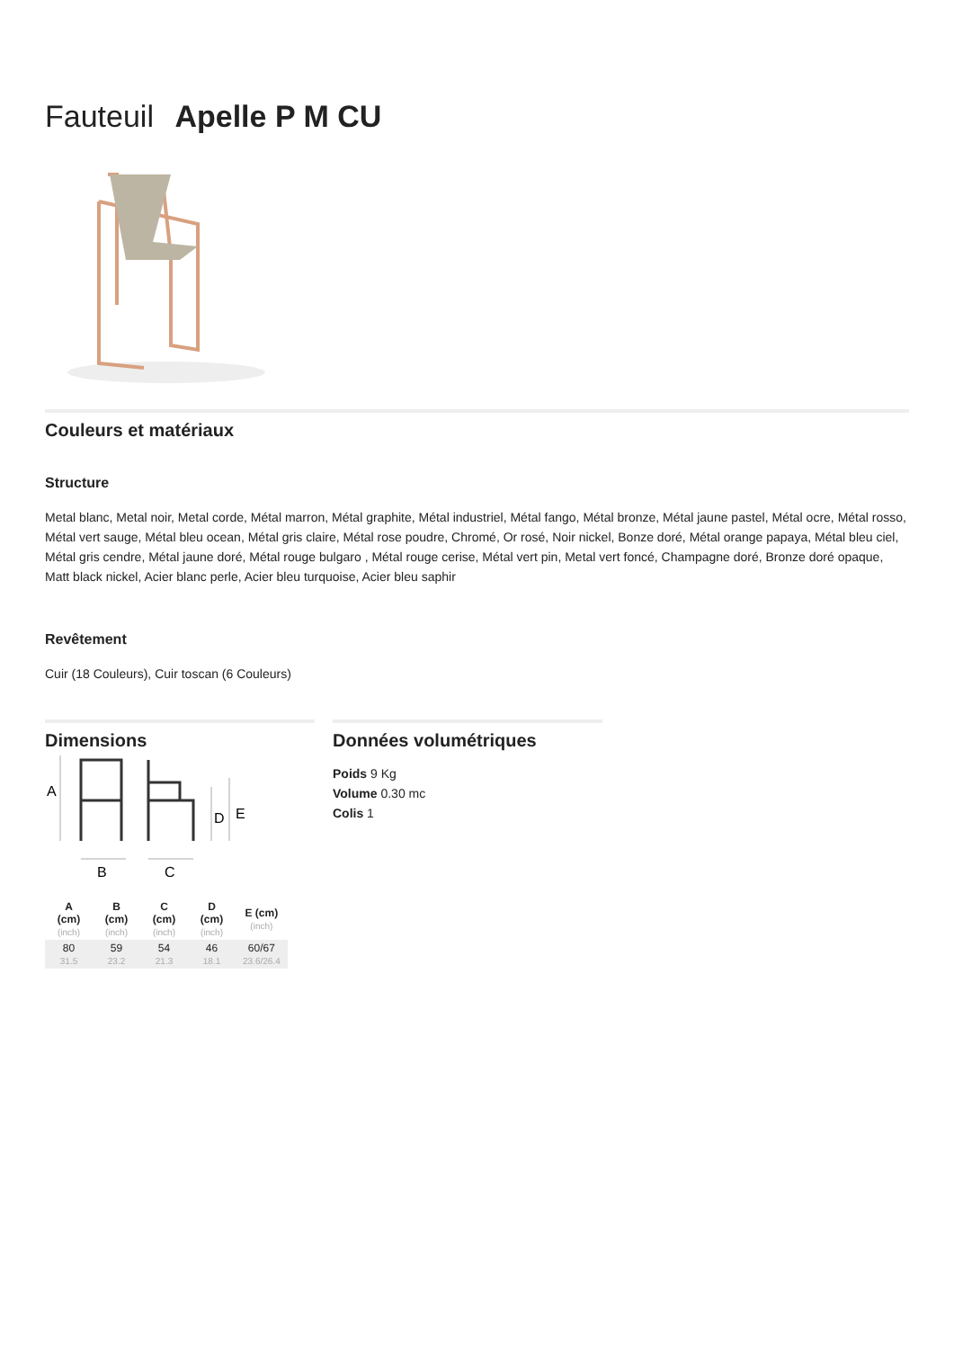Fauteuil Apelle P M CU
Couleurs et matériaux
Structure
Metal blanc, Metal noir, Metal corde, Métal marron, Métal graphite, Métal industriel, Métal fango, Métal bronze, Métal jaune pastel, Métal ocre, Métal rosso, Métal vert sauge, Métal bleu ocean, Métal gris claire, Métal rose poudre, Chromé, Or rosé, Noir nickel, Bonze doré, Métal orange papaya, Métal bleu ciel, Métal gris cendre, Métal jaune doré, Métal rouge bulgaro , Métal rouge cerise, Métal vert pin, Metal vert foncé, Champagne doré, Bronze doré opaque, Matt black nickel, Acier blanc perle, Acier bleu turquoise, Acier bleu saphir
Revêtement
Cuir (18 Couleurs), Cuir toscan (6 Couleurs)
Dimensions
A
D
E
B
C
| A (cm) (inch) | B (cm) (inch) | C (cm) (inch) | D (cm) (inch) | E (cm) (inch) |
| --- | --- | --- | --- | --- |
| 80 31.5 | 59 23.2 | 54 21.3 | 46 18.1 | 60/67 23.6/26.4 |
Données volumétriques
Poids 9 Kg
Volume 0.30 mc
Colis 1